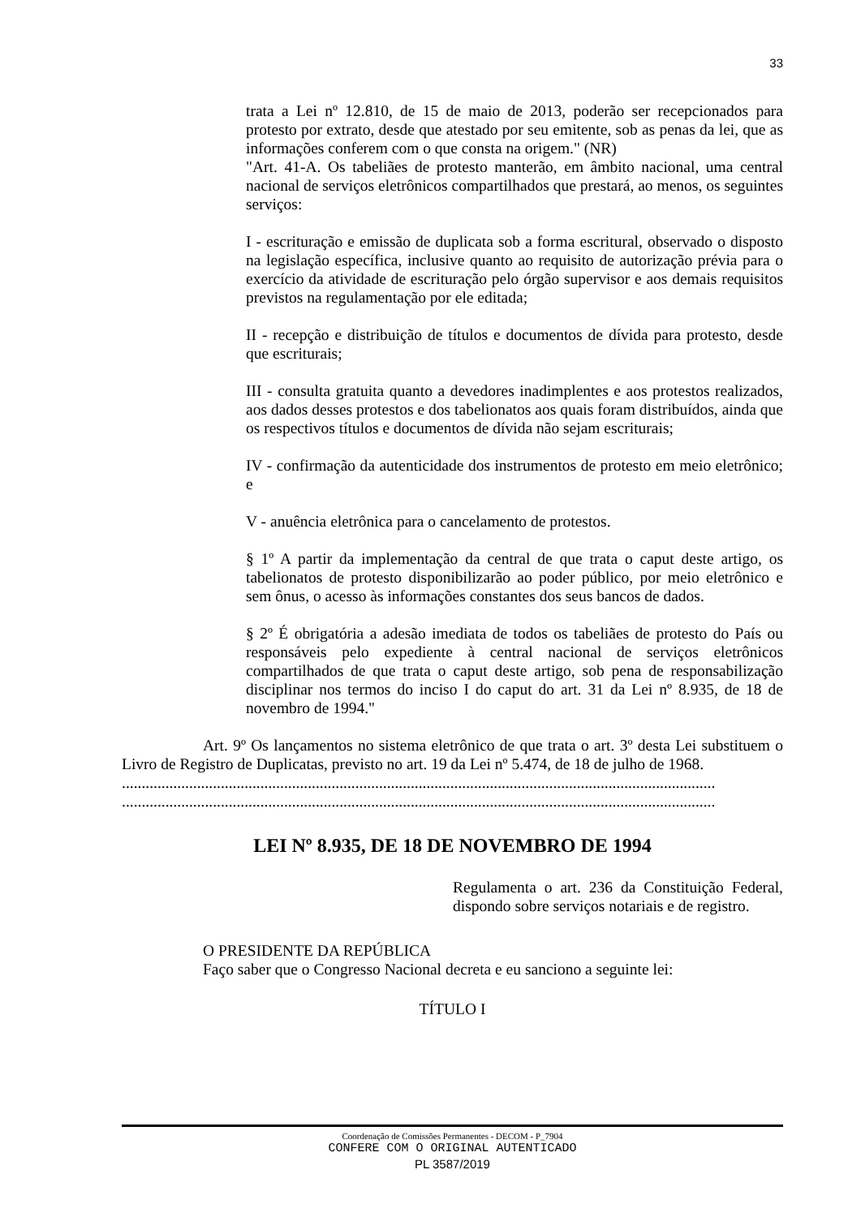33
trata a Lei nº 12.810, de 15 de maio de 2013, poderão ser recepcionados para protesto por extrato, desde que atestado por seu emitente, sob as penas da lei, que as informações conferem com o que consta na origem." (NR)
"Art. 41-A. Os tabeliães de protesto manterão, em âmbito nacional, uma central nacional de serviços eletrônicos compartilhados que prestará, ao menos, os seguintes serviços:
I - escrituração e emissão de duplicata sob a forma escritural, observado o disposto na legislação específica, inclusive quanto ao requisito de autorização prévia para o exercício da atividade de escrituração pelo órgão supervisor e aos demais requisitos previstos na regulamentação por ele editada;
II - recepção e distribuição de títulos e documentos de dívida para protesto, desde que escriturais;
III - consulta gratuita quanto a devedores inadimplentes e aos protestos realizados, aos dados desses protestos e dos tabelionatos aos quais foram distribuídos, ainda que os respectivos títulos e documentos de dívida não sejam escriturais;
IV - confirmação da autenticidade dos instrumentos de protesto em meio eletrônico; e
V - anuência eletrônica para o cancelamento de protestos.
§ 1º A partir da implementação da central de que trata o caput deste artigo, os tabelionatos de protesto disponibilizarão ao poder público, por meio eletrônico e sem ônus, o acesso às informações constantes dos seus bancos de dados.
§ 2º É obrigatória a adesão imediata de todos os tabeliães de protesto do País ou responsáveis pelo expediente à central nacional de serviços eletrônicos compartilhados de que trata o caput deste artigo, sob pena de responsabilização disciplinar nos termos do inciso I do caput do art. 31 da Lei nº 8.935, de 18 de novembro de 1994."
Art. 9º Os lançamentos no sistema eletrônico de que trata o art. 3º desta Lei substituem o Livro de Registro de Duplicatas, previsto no art. 19 da Lei nº 5.474, de 18 de julho de 1968.
......................................................................................................................................................
......................................................................................................................................................
LEI Nº 8.935, DE 18 DE NOVEMBRO DE 1994
Regulamenta o art. 236 da Constituição Federal, dispondo sobre serviços notariais e de registro.
O PRESIDENTE DA REPÚBLICA
Faço saber que o Congresso Nacional decreta e eu sanciono a seguinte lei:
TÍTULO I
Coordenação de Comissões Permanentes - DECOM - P_7904
CONFERE COM O ORIGINAL AUTENTICADO
PL 3587/2019